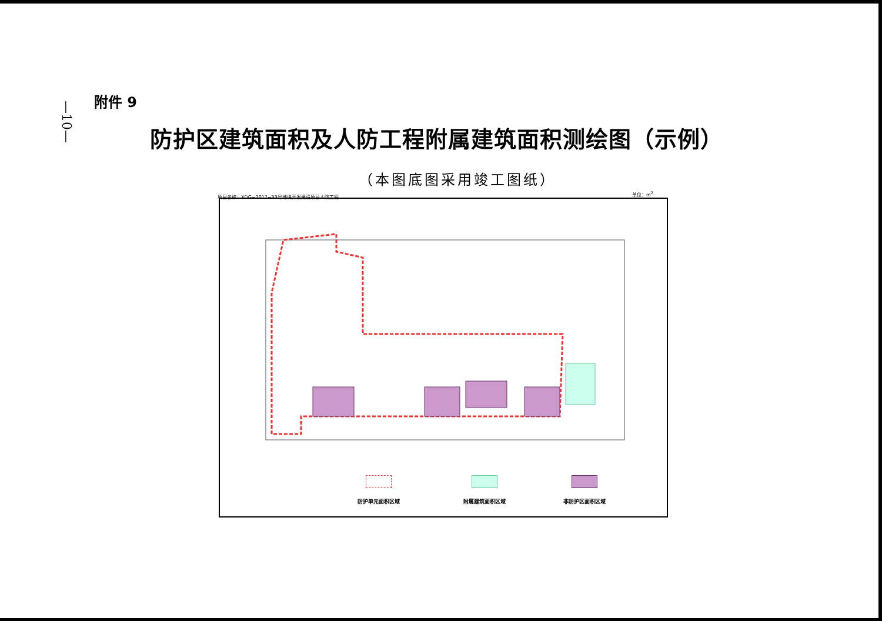—10—
附件 9
防护区建筑面积及人防工程附属建筑面积测绘图（示例）
（本图底图采用竣工图纸）
项目名称：XDG−2017−33号地块开发建设项目人防工程
单位：m<sup>2</sup>
防护单元面积区域 附属建筑面积区域 非防护区面积区域